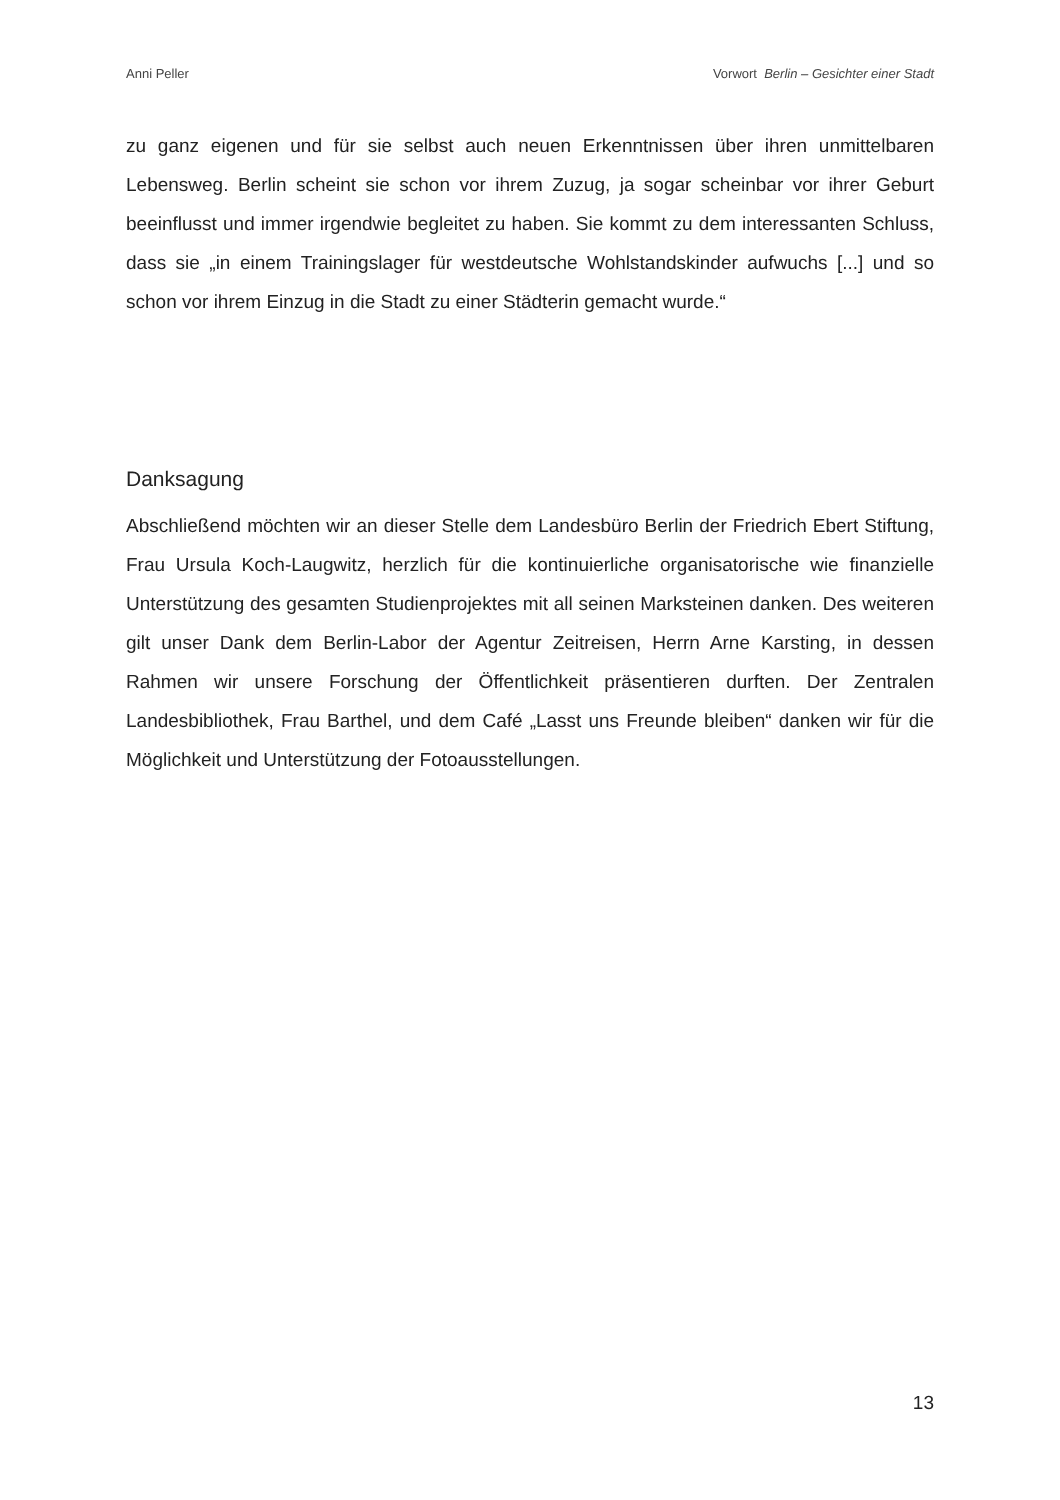Anni Peller Vorwort Berlin – Gesichter einer Stadt
zu ganz eigenen und für sie selbst auch neuen Erkenntnissen über ihren unmittelbaren Lebensweg. Berlin scheint sie schon vor ihrem Zuzug, ja sogar scheinbar vor ihrer Geburt beeinflusst und immer irgendwie begleitet zu haben. Sie kommt zu dem interessanten Schluss, dass sie „in einem Trainingslager für westdeutsche Wohlstandskinder aufwuchs [...] und so schon vor ihrem Einzug in die Stadt zu einer Städterin gemacht wurde.“
Danksagung
Abschließend möchten wir an dieser Stelle dem Landesbüro Berlin der Friedrich Ebert Stiftung, Frau Ursula Koch-Laugwitz, herzlich für die kontinuierliche organisatorische wie finanzielle Unterstützung des gesamten Studienprojektes mit all seinen Marksteinen danken. Des weiteren gilt unser Dank dem Berlin-Labor der Agentur Zeitreisen, Herrn Arne Karsting, in dessen Rahmen wir unsere Forschung der Öffentlichkeit präsentieren durften. Der Zentralen Landesbibliothek, Frau Barthel, und dem Café „Lasst uns Freunde bleiben“ danken wir für die Möglichkeit und Unterstützung der Fotoausstellungen.
13